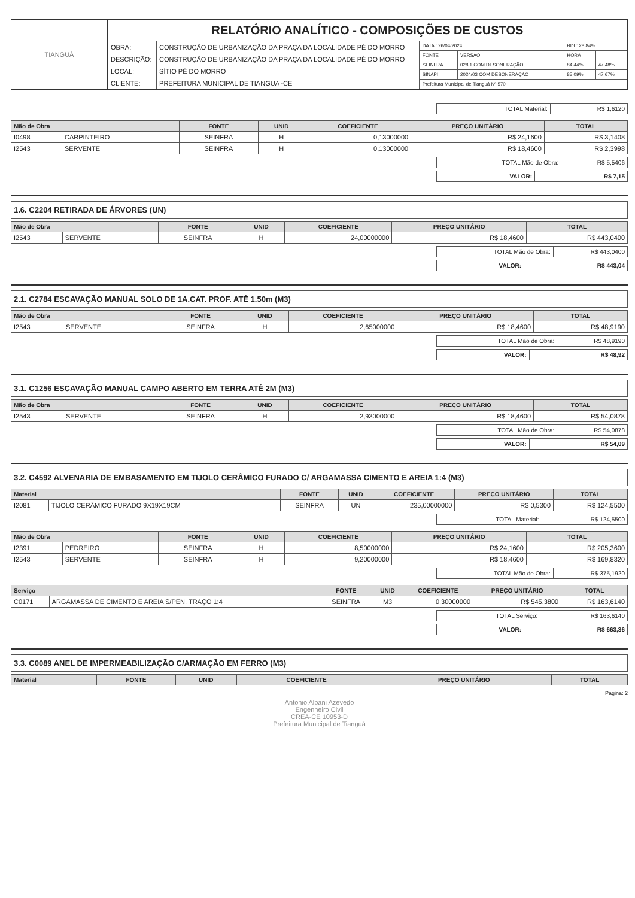TIANGUÁ
RELATÓRIO ANALÍTICO - COMPOSIÇÕES DE CUSTOS
| OBRA: | CONSTRUÇÃO DE URBANIZAÇÃO DA PRAÇA DA LOCALIDADE PÉ DO MORRO |
| DESCRIÇÃO: | CONSTRUÇÃO DE URBANIZAÇÃO DA PRAÇA DA LOCALIDADE PÉ DO MORRO |
| LOCAL: | SÍTIO PÉ DO MORRO |
| CLIENTE: | PREFEITURA MUNICIPAL DE TIANGUA -CE |
| DATA : 26/04/2024 | | BDI : 28,84% | |
| FONTE | VERSÃO | HORA | |
| SEINFRA | 028.1 COM DESONERAÇÃO | 84,44% | 47,48% |
| SINAPI | 2024/03 COM DESONERAÇÃO | 85,09% | 47,67% |
| Prefeitura Municipal de Tianguá Nº 570 | | | |
| TOTAL Material: | R$ 1,6120 |
| Mão de Obra | | FONTE | UNID | COEFICIENTE | PREÇO UNITÁRIO | TOTAL |
| --- | --- | --- | --- | --- | --- | --- |
| I0498 | CARPINTEIRO | SEINFRA | H | 0,13000000 | R$ 24,1600 | R$ 3,1408 |
| I2543 | SERVENTE | SEINFRA | H | 0,13000000 | R$ 18,4600 | R$ 2,3998 |
| TOTAL Mão de Obra: | R$ 5,5406 |
| VALOR: | R$ 7,15 |
1.6. C2204 RETIRADA DE ÁRVORES (UN)
| Mão de Obra | | FONTE | UNID | COEFICIENTE | PREÇO UNITÁRIO | TOTAL |
| --- | --- | --- | --- | --- | --- | --- |
| I2543 | SERVENTE | SEINFRA | H | 24,00000000 | R$ 18,4600 | R$ 443,0400 |
| TOTAL Mão de Obra: | R$ 443,0400 |
| VALOR: | R$ 443,04 |
2.1. C2784 ESCAVAÇÃO MANUAL SOLO DE 1A.CAT. PROF. ATÉ 1.50m (M3)
| Mão de Obra | | FONTE | UNID | COEFICIENTE | PREÇO UNITÁRIO | TOTAL |
| --- | --- | --- | --- | --- | --- | --- |
| I2543 | SERVENTE | SEINFRA | H | 2,65000000 | R$ 18,4600 | R$ 48,9190 |
| TOTAL Mão de Obra: | R$ 48,9190 |
| VALOR: | R$ 48,92 |
3.1. C1256 ESCAVAÇÃO MANUAL CAMPO ABERTO EM TERRA ATÉ 2M (M3)
| Mão de Obra | | FONTE | UNID | COEFICIENTE | PREÇO UNITÁRIO | TOTAL |
| --- | --- | --- | --- | --- | --- | --- |
| I2543 | SERVENTE | SEINFRA | H | 2,93000000 | R$ 18,4600 | R$ 54,0878 |
| TOTAL Mão de Obra: | R$ 54,0878 |
| VALOR: | R$ 54,09 |
3.2. C4592 ALVENARIA DE EMBASAMENTO EM TIJOLO CERÂMICO FURADO C/ ARGAMASSA CIMENTO E AREIA 1:4 (M3)
| Material | | FONTE | UNID | COEFICIENTE | PREÇO UNITÁRIO | TOTAL |
| --- | --- | --- | --- | --- | --- | --- |
| I2081 | TIJOLO CERÂMICO FURADO 9X19X19CM | SEINFRA | UN | 235,00000000 | R$ 0,5300 | R$ 124,5500 |
| TOTAL Material: | R$ 124,5500 |
| Mão de Obra | | FONTE | UNID | COEFICIENTE | PREÇO UNITÁRIO | TOTAL |
| --- | --- | --- | --- | --- | --- | --- |
| I2391 | PEDREIRO | SEINFRA | H | 8,50000000 | R$ 24,1600 | R$ 205,3600 |
| I2543 | SERVENTE | SEINFRA | H | 9,20000000 | R$ 18,4600 | R$ 169,8320 |
| TOTAL Mão de Obra: | R$ 375,1920 |
| Serviço | | FONTE | UNID | COEFICIENTE | PREÇO UNITÁRIO | TOTAL |
| --- | --- | --- | --- | --- | --- | --- |
| C0171 | ARGAMASSA DE CIMENTO E AREIA S/PEN. TRAÇO 1:4 | SEINFRA | M3 | 0,30000000 | R$ 545,3800 | R$ 163,6140 |
| TOTAL Serviço: | R$ 163,6140 |
| VALOR: | R$ 663,36 |
3.3. C0089 ANEL DE IMPERMEABILIZAÇÃO C/ARMAÇÃO EM FERRO (M3)
| Material | FONTE | UNID | COEFICIENTE | PREÇO UNITÁRIO | TOTAL |
| --- | --- | --- | --- | --- | --- |
Página: 2
Antonio Albani Azevedo
Engenheiro Civil
CREA-CE 10953-D
Prefeitura Municipal de Tianguá